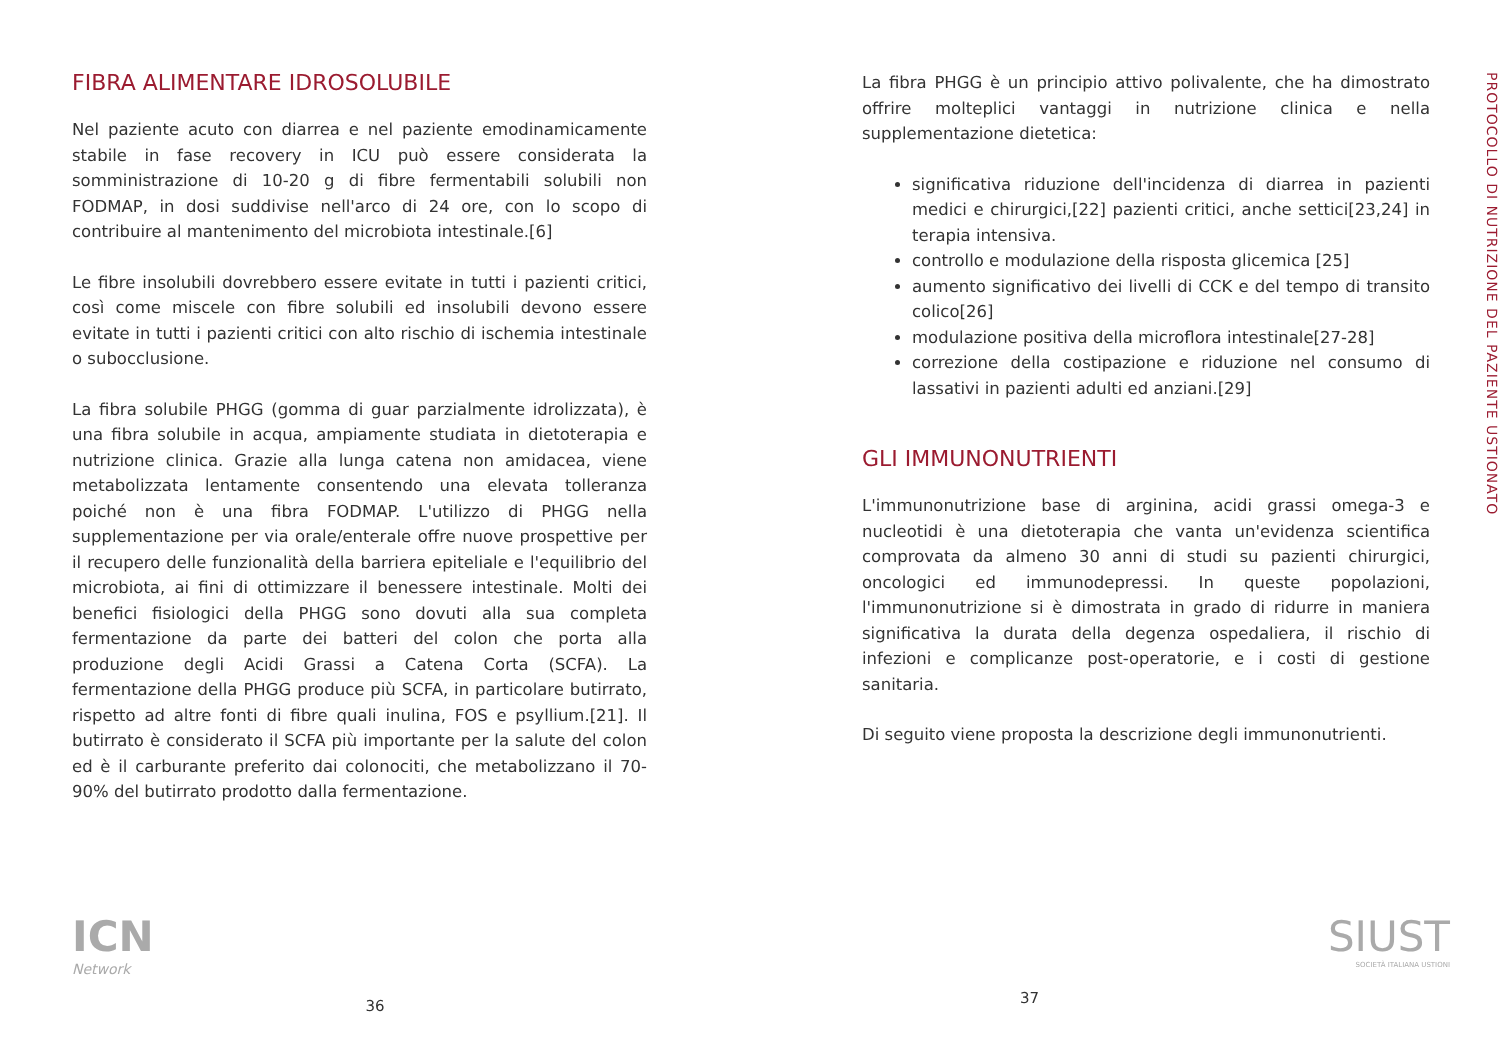FIBRA ALIMENTARE IDROSOLUBILE
Nel paziente acuto con diarrea e nel paziente emodinamicamente stabile in fase recovery in ICU può essere considerata la somministrazione di 10-20 g di fibre fermentabili solubili non FODMAP, in dosi suddivise nell'arco di 24 ore, con lo scopo di contribuire al mantenimento del microbiota intestinale.[6]
Le fibre insolubili dovrebbero essere evitate in tutti i pazienti critici, così come miscele con fibre solubili ed insolubili devono essere evitate in tutti i pazienti critici con alto rischio di ischemia intestinale o subocclusione.
La fibra solubile PHGG (gomma di guar parzialmente idrolizzata), è una fibra solubile in acqua, ampiamente studiata in dietoterapia e nutrizione clinica. Grazie alla lunga catena non amidacea, viene metabolizzata lentamente consentendo una elevata tolleranza poiché non è una fibra FODMAP. L'utilizzo di PHGG nella supplementazione per via orale/enterale offre nuove prospettive per il recupero delle funzionalità della barriera epiteliale e l'equilibrio del microbiota, ai fini di ottimizzare il benessere intestinale. Molti dei benefici fisiologici della PHGG sono dovuti alla sua completa fermentazione da parte dei batteri del colon che porta alla produzione degli Acidi Grassi a Catena Corta (SCFA). La fermentazione della PHGG produce più SCFA, in particolare butirrato, rispetto ad altre fonti di fibre quali inulina, FOS e psyllium.[21]. Il butirrato è considerato il SCFA più importante per la salute del colon ed è il carburante preferito dai colonociti, che metabolizzano il 70-90% del butirrato prodotto dalla fermentazione.
La fibra PHGG è un principio attivo polivalente, che ha dimostrato offrire molteplici vantaggi in nutrizione clinica e nella supplementazione dietetica:
significativa riduzione dell'incidenza di diarrea in pazienti medici e chirurgici,[22] pazienti critici, anche settici[23,24] in terapia intensiva.
controllo e modulazione della risposta glicemica [25]
aumento significativo dei livelli di CCK e del tempo di transito colico[26]
modulazione positiva della microflora intestinale[27-28]
correzione della costipazione e riduzione nel consumo di lassativi in pazienti adulti ed anziani.[29]
GLI IMMUNONUTRIENTI
L'immunonutrizione base di arginina, acidi grassi omega-3 e nucleotidi è una dietoterapia che vanta un'evidenza scientifica comprovata da almeno 30 anni di studi su pazienti chirurgici, oncologici ed immunodepressi. In queste popolazioni, l'immunonutrizione si è dimostrata in grado di ridurre in maniera significativa la durata della degenza ospedaliera, il rischio di infezioni e complicanze post-operatorie, e i costi di gestione sanitaria.
Di seguito viene proposta la descrizione degli immunonutrienti.
PROTOCOLLO DI NUTRIZIONE DEL PAZIENTE USTIONATO
ICN
Network
36
SIUST
SOCIETÀ ITALIANA USTIONI
37